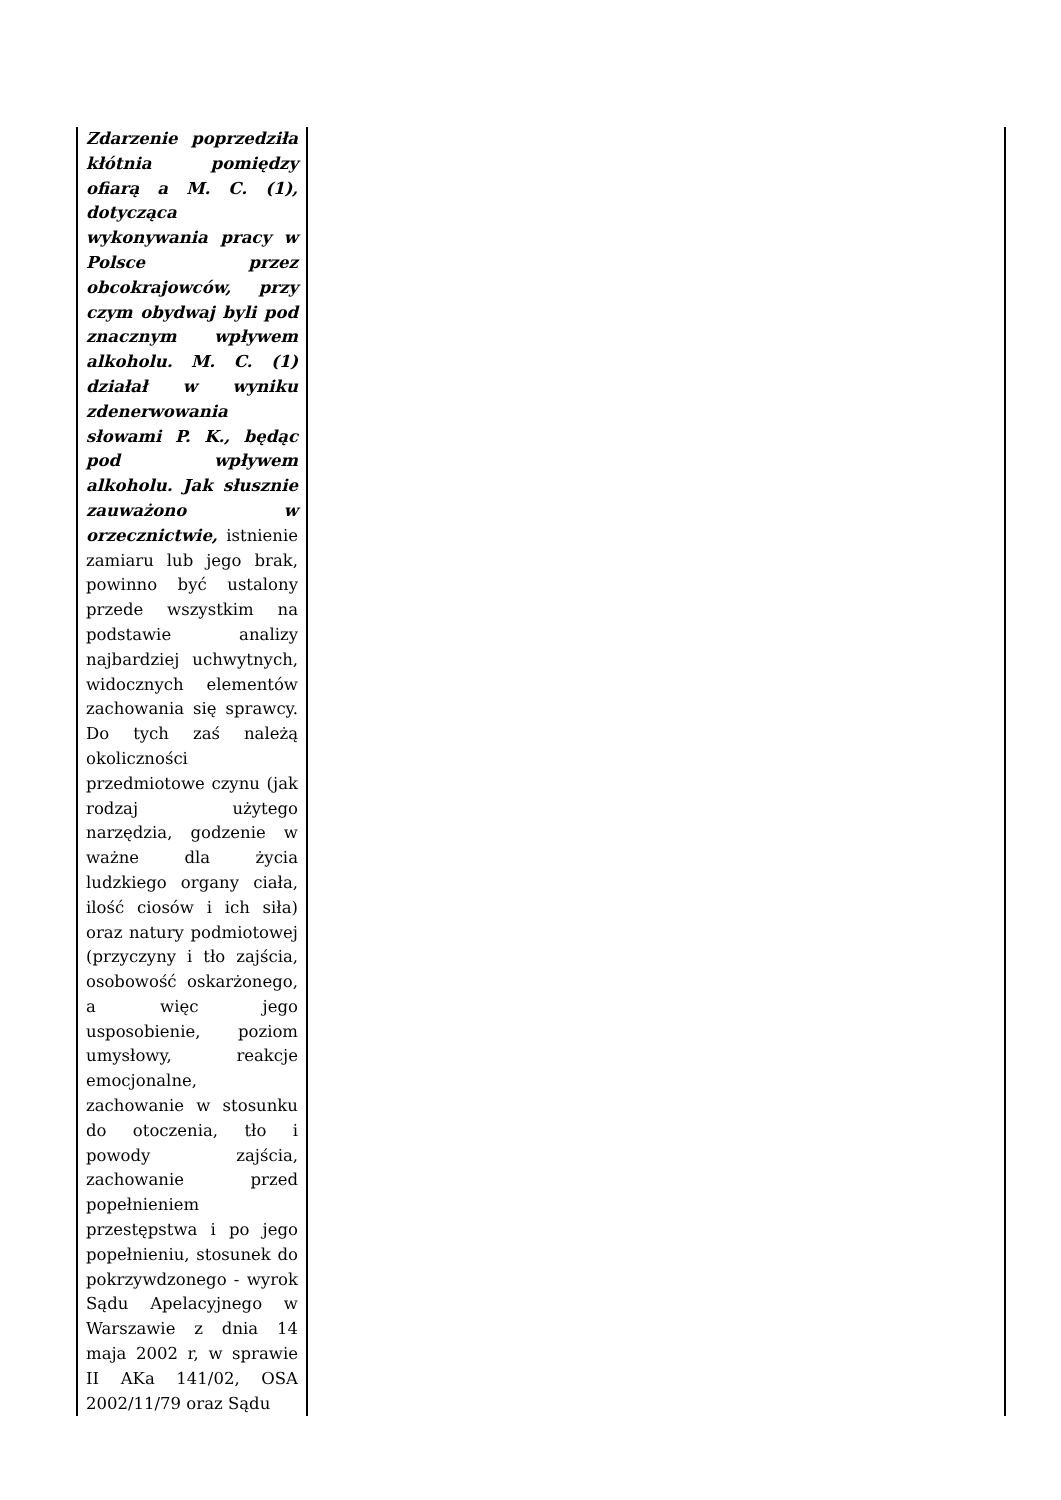| Zdarzenie poprzedziła kłótnia pomiędzy ofiarą a M. C. (1), dotycząca wykonywania pracy w Polsce przez obcokrajowców, przy czym obydwaj byli pod znacznym wpływem alkoholu. M. C. (1) działał w wyniku zdenerwowania słowami P. K., będąc pod wpływem alkoholu. Jak słusznie zauważono w orzecznictwie, istnienie zamiaru lub jego brak, powinno być ustalony przede wszystkim na podstawie analizy najbardziej uchwytnych, widocznych elementów zachowania się sprawcy. Do tych zaś należą okoliczności przedmiotowe czynu (jak rodzaj użytego narzędzia, godzenie w ważne dla życia ludzkiego organy ciała, ilość ciosów i ich siła) oraz natury podmiotowej (przyczyny i tło zajścia, osobowość oskarżonego, a więc jego usposobienie, poziom umysłowy, reakcje emocjonalne, zachowanie w stosunku do otoczenia, tło i powody zajścia, zachowanie przed popełnieniem przestępstwa i po jego popełnieniu, stosunek do pokrzywdzonego - wyrok Sądu Apelacyjnego w Warszawie z dnia 14 maja 2002 r, w sprawie II AKa 141/02, OSA 2002/11/79 oraz Sądu | |